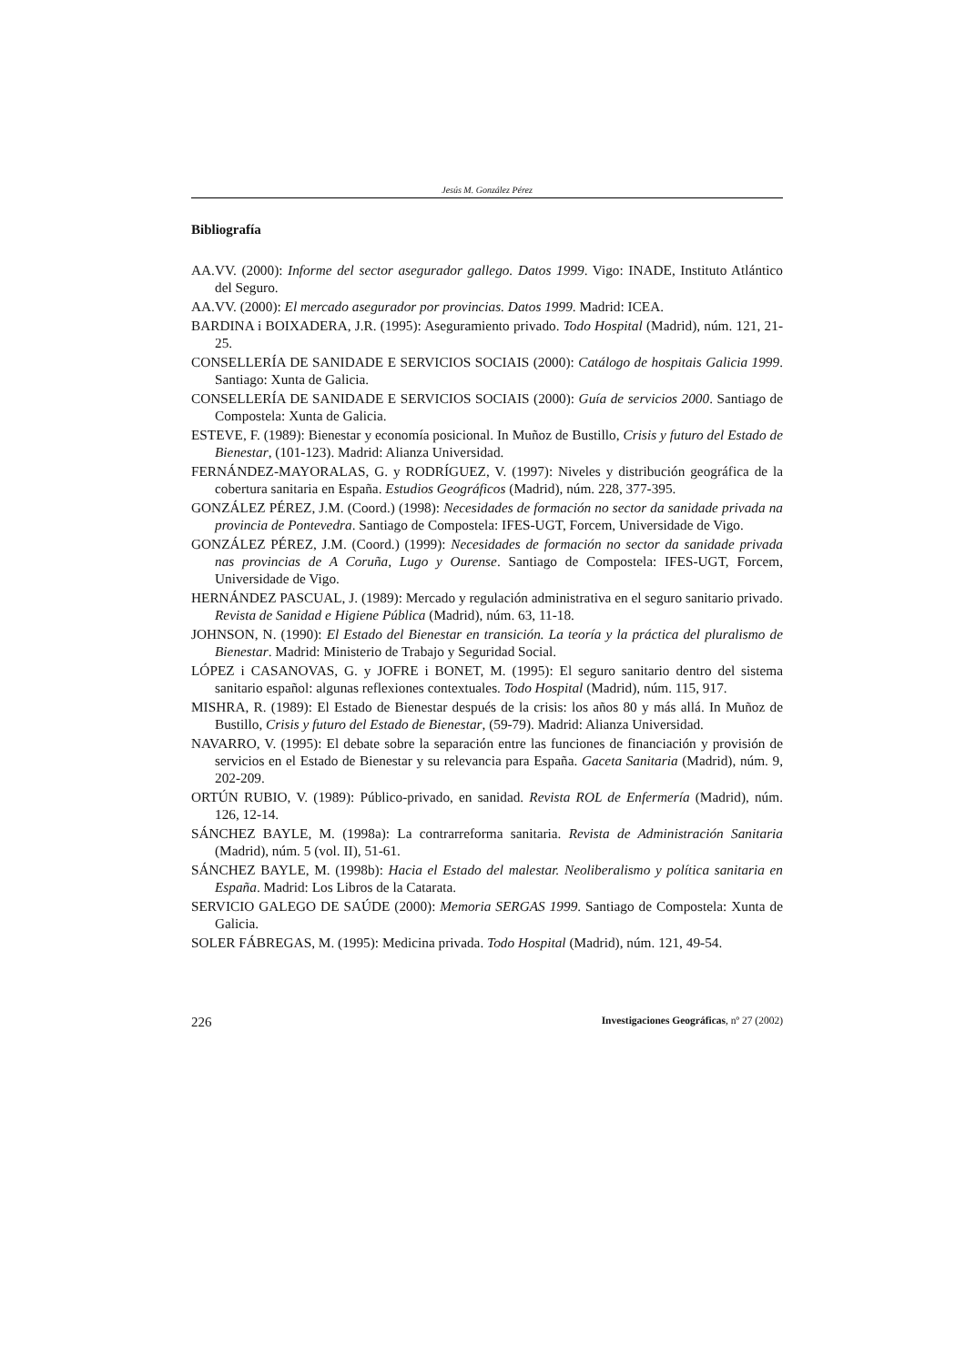Jesús M. González Pérez
Bibliografía
AA.VV. (2000): Informe del sector asegurador gallego. Datos 1999. Vigo: INADE, Instituto Atlántico del Seguro.
AA.VV. (2000): El mercado asegurador por provincias. Datos 1999. Madrid: ICEA.
BARDINA i BOIXADERA, J.R. (1995): Aseguramiento privado. Todo Hospital (Madrid), núm. 121, 21-25.
CONSELLERÍA DE SANIDADE E SERVICIOS SOCIAIS (2000): Catálogo de hospitais Galicia 1999. Santiago: Xunta de Galicia.
CONSELLERÍA DE SANIDADE E SERVICIOS SOCIAIS (2000): Guía de servicios 2000. Santiago de Compostela: Xunta de Galicia.
ESTEVE, F. (1989): Bienestar y economía posicional. In Muñoz de Bustillo, Crisis y futuro del Estado de Bienestar, (101-123). Madrid: Alianza Universidad.
FERNÁNDEZ-MAYORALAS, G. y RODRÍGUEZ, V. (1997): Niveles y distribución geográfica de la cobertura sanitaria en España. Estudios Geográficos (Madrid), núm. 228, 377-395.
GONZÁLEZ PÉREZ, J.M. (Coord.) (1998): Necesidades de formación no sector da sanidade privada na provincia de Pontevedra. Santiago de Compostela: IFES-UGT, Forcem, Universidade de Vigo.
GONZÁLEZ PÉREZ, J.M. (Coord.) (1999): Necesidades de formación no sector da sanidade privada nas provincias de A Coruña, Lugo y Ourense. Santiago de Compostela: IFES-UGT, Forcem, Universidade de Vigo.
HERNÁNDEZ PASCUAL, J. (1989): Mercado y regulación administrativa en el seguro sanitario privado. Revista de Sanidad e Higiene Pública (Madrid), núm. 63, 11-18.
JOHNSON, N. (1990): El Estado del Bienestar en transición. La teoría y la práctica del pluralismo de Bienestar. Madrid: Ministerio de Trabajo y Seguridad Social.
LÓPEZ i CASANOVAS, G. y JOFRE i BONET, M. (1995): El seguro sanitario dentro del sistema sanitario español: algunas reflexiones contextuales. Todo Hospital (Madrid), núm. 115, 917.
MISHRA, R. (1989): El Estado de Bienestar después de la crisis: los años 80 y más allá. In Muñoz de Bustillo, Crisis y futuro del Estado de Bienestar, (59-79). Madrid: Alianza Universidad.
NAVARRO, V. (1995): El debate sobre la separación entre las funciones de financiación y provisión de servicios en el Estado de Bienestar y su relevancia para España. Gaceta Sanitaria (Madrid), núm. 9, 202-209.
ORTÚN RUBIO, V. (1989): Público-privado, en sanidad. Revista ROL de Enfermería (Madrid), núm. 126, 12-14.
SÁNCHEZ BAYLE, M. (1998a): La contrarreforma sanitaria. Revista de Administración Sanitaria (Madrid), núm. 5 (vol. II), 51-61.
SÁNCHEZ BAYLE, M. (1998b): Hacia el Estado del malestar. Neoliberalismo y política sanitaria en España. Madrid: Los Libros de la Catarata.
SERVICIO GALEGO DE SAÚDE (2000): Memoria SERGAS 1999. Santiago de Compostela: Xunta de Galicia.
SOLER FÁBREGAS, M. (1995): Medicina privada. Todo Hospital (Madrid), núm. 121, 49-54.
226 Investigaciones Geográficas, nº 27 (2002)